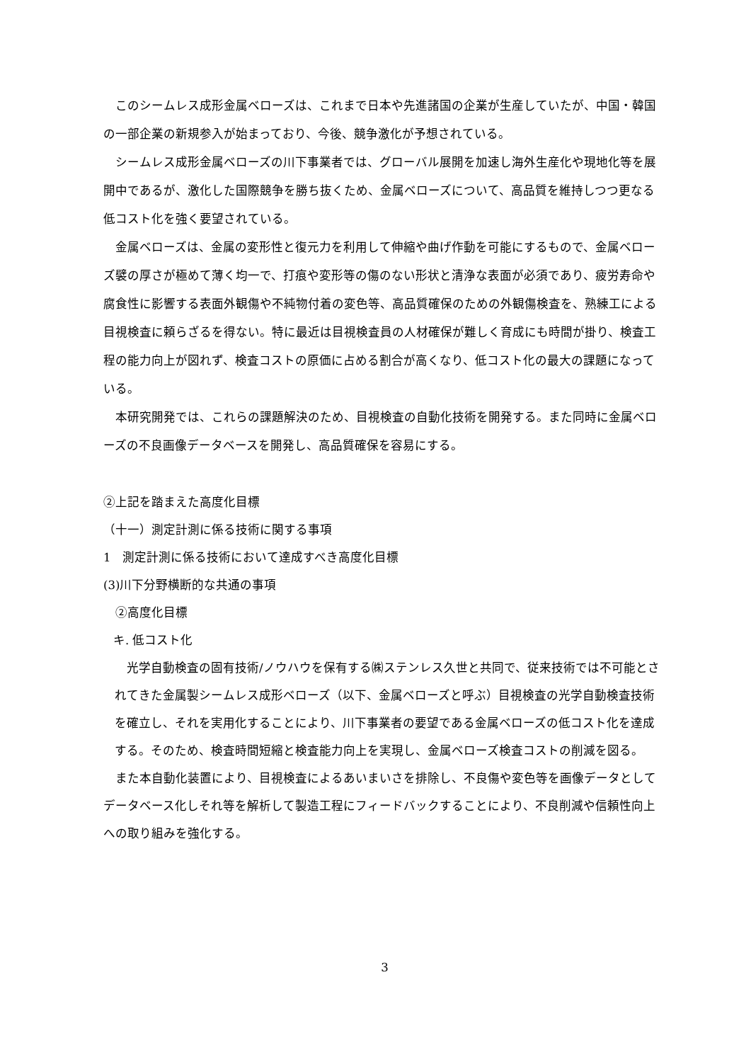このシームレス成形金属ベローズは、これまで日本や先進諸国の企業が生産していたが、中国・韓国の一部企業の新規参入が始まっており、今後、競争激化が予想されている。
シームレス成形金属ベローズの川下事業者では、グローバル展開を加速し海外生産化や現地化等を展開中であるが、激化した国際競争を勝ち抜くため、金属ベローズについて、高品質を維持しつつ更なる低コスト化を強く要望されている。
金属ベローズは、金属の変形性と復元力を利用して伸縮や曲げ作動を可能にするもので、金属ベローズ襞の厚さが極めて薄く均一で、打痕や変形等の傷のない形状と清浄な表面が必須であり、疲労寿命や腐食性に影響する表面外観傷や不純物付着の変色等、高品質確保のための外観傷検査を、熟練工による目視検査に頼らざるを得ない。特に最近は目視検査員の人材確保が難しく育成にも時間が掛り、検査工程の能力向上が図れず、検査コストの原価に占める割合が高くなり、低コスト化の最大の課題になっている。
本研究開発では、これらの課題解決のため、目視検査の自動化技術を開発する。また同時に金属ベローズの不良画像データベースを開発し、高品質確保を容易にする。
②上記を踏まえた高度化目標
（十一）測定計測に係る技術に関する事項
1　測定計測に係る技術において達成すべき高度化目標
(3)川下分野横断的な共通の事項
　②高度化目標
キ. 低コスト化
　光学自動検査の固有技術/ノウハウを保有する㈱ステンレス久世と共同で、従来技術では不可能とされてきた金属製シームレス成形ベローズ（以下、金属ベローズと呼ぶ）目視検査の光学自動検査技術を確立し、それを実用化することにより、川下事業者の要望である金属ベローズの低コスト化を達成する。そのため、検査時間短縮と検査能力向上を実現し、金属ベローズ検査コストの削減を図る。
　また本自動化装置により、目視検査によるあいまいさを排除し、不良傷や変色等を画像データとしてデータベース化しそれ等を解析して製造工程にフィードバックすることにより、不良削減や信頼性向上への取り組みを強化する。
3